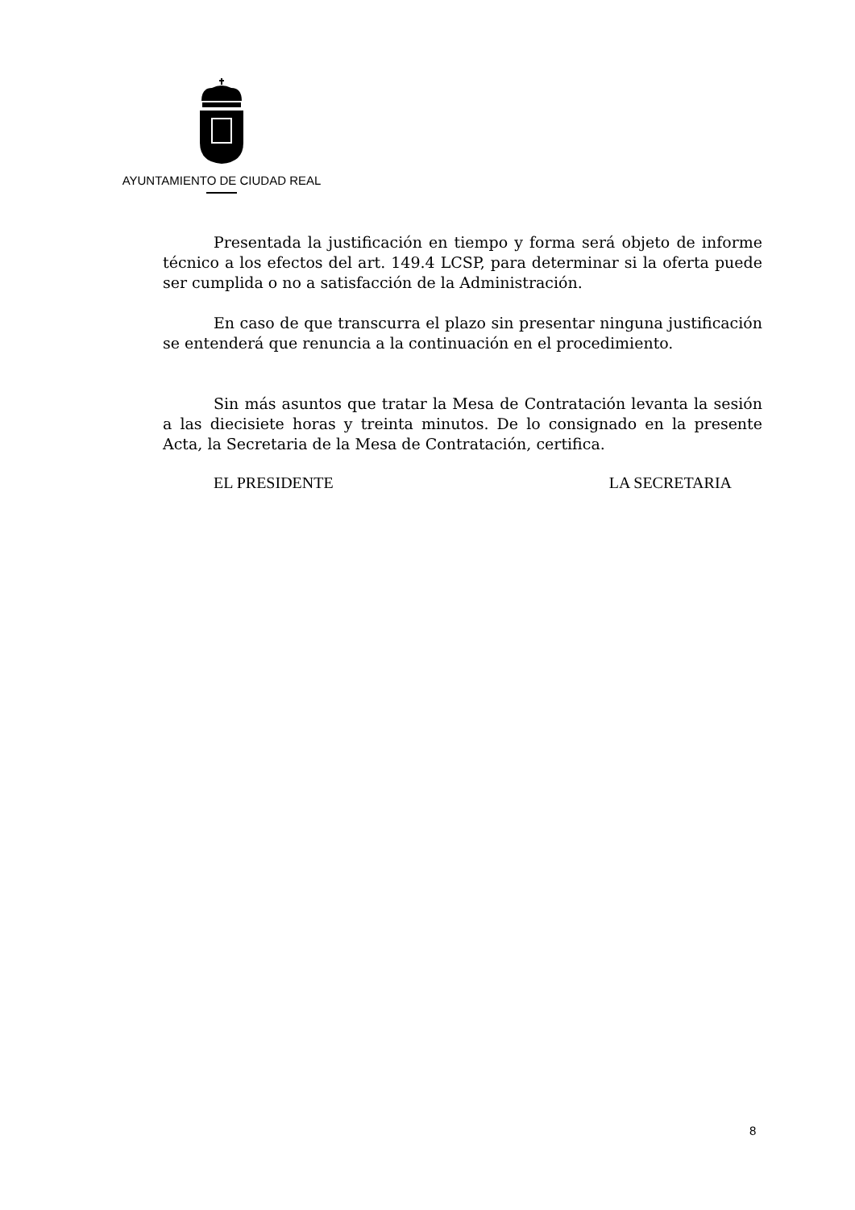AYUNTAMIENTO DE CIUDAD REAL
Presentada la justificación en tiempo y forma será objeto de informe técnico a los efectos del art. 149.4 LCSP, para determinar si la oferta puede ser cumplida o no a satisfacción de la Administración.
En caso de que transcurra el plazo sin presentar ninguna justificación se entenderá que renuncia a la continuación en el procedimiento.
Sin más asuntos que tratar la Mesa de Contratación levanta la sesión a las diecisiete horas y treinta minutos. De lo consignado en la presente Acta, la Secretaria de la Mesa de Contratación, certifica.
EL PRESIDENTE LA SECRETARIA
8